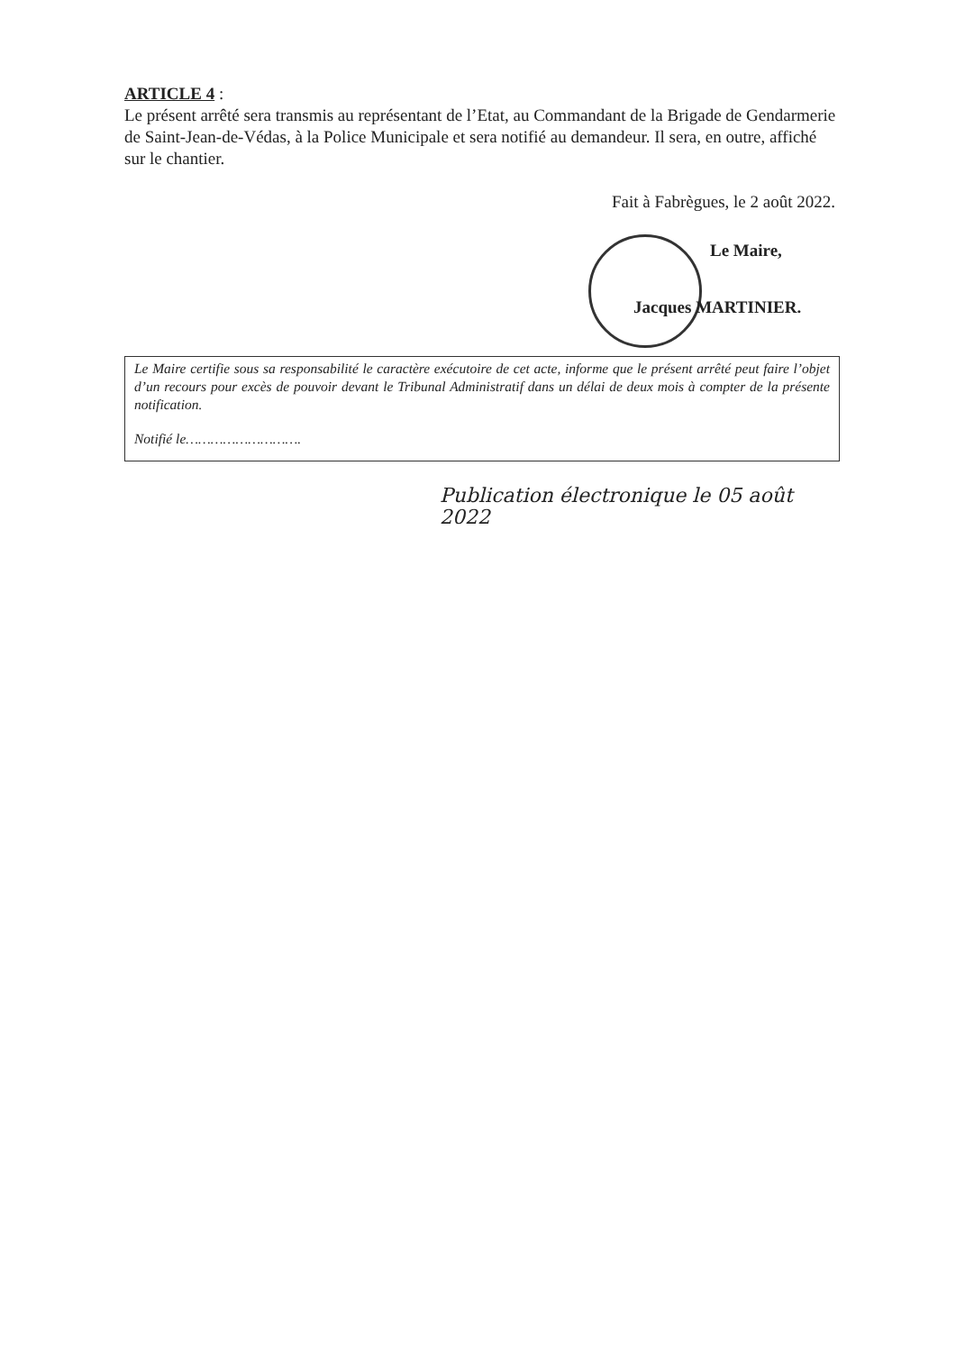ARTICLE 4 :
Le présent arrêté sera transmis au représentant de l’Etat, au Commandant de la Brigade de Gendarmerie de Saint-Jean-de-Védas, à la Police Municipale et sera notifié au demandeur. Il sera, en outre, affiché sur le chantier.
Fait à Fabrègues, le 2 août 2022.
Le Maire,
Jacques MARTINIER.
Le Maire certifie sous sa responsabilité le caractère exécutoire de cet acte, informe que le présent arrêté peut faire l’objet d’un recours pour excès de pouvoir devant le Tribunal Administratif dans un délai de deux mois à compter de la présente notification.
Notifié le……………………….
Publication électronique le 05 août 2022